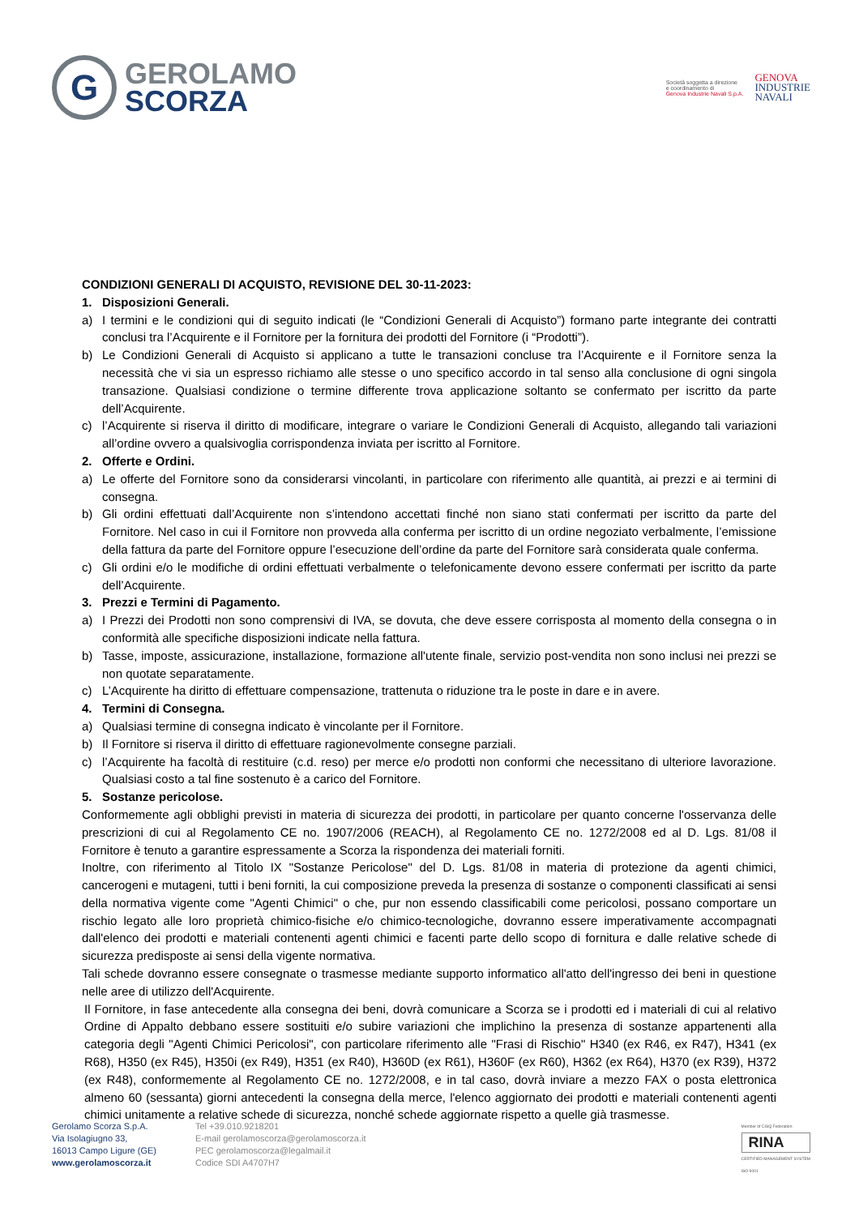G
GEROLAMO
SCORZA
Società soggetta a direzione
e coordinamento di
Genova Industrie Navali S.p.A.
GENOVA
INDUSTRIE
NAVALI
CONDIZIONI GENERALI DI ACQUISTO, REVISIONE DEL 30-11-2023:
1. Disposizioni Generali.
a) I termini e le condizioni qui di seguito indicati (le “Condizioni Generali di Acquisto”) formano parte integrante dei contratti conclusi tra l’Acquirente e il Fornitore per la fornitura dei prodotti del Fornitore (i “Prodotti”).
b) Le Condizioni Generali di Acquisto si applicano a tutte le transazioni concluse tra l’Acquirente e il Fornitore senza la necessità che vi sia un espresso richiamo alle stesse o uno specifico accordo in tal senso alla conclusione di ogni singola transazione. Qualsiasi condizione o termine differente trova applicazione soltanto se confermato per iscritto da parte dell’Acquirente.
c) l’Acquirente si riserva il diritto di modificare, integrare o variare le Condizioni Generali di Acquisto, allegando tali variazioni all’ordine ovvero a qualsivoglia corrispondenza inviata per iscritto al Fornitore.
2. Offerte e Ordini.
a) Le offerte del Fornitore sono da considerarsi vincolanti, in particolare con riferimento alle quantità, ai prezzi e ai termini di consegna.
b) Gli ordini effettuati dall’Acquirente non s’intendono accettati finché non siano stati confermati per iscritto da parte del Fornitore. Nel caso in cui il Fornitore non provveda alla conferma per iscritto di un ordine negoziato verbalmente, l’emissione della fattura da parte del Fornitore oppure l’esecuzione dell’ordine da parte del Fornitore sarà considerata quale conferma.
c) Gli ordini e/o le modifiche di ordini effettuati verbalmente o telefonicamente devono essere confermati per iscritto da parte dell’Acquirente.
3. Prezzi e Termini di Pagamento.
a) I Prezzi dei Prodotti non sono comprensivi di IVA, se dovuta, che deve essere corrisposta al momento della consegna o in conformità alle specifiche disposizioni indicate nella fattura.
b) Tasse, imposte, assicurazione, installazione, formazione all'utente finale, servizio post-vendita non sono inclusi nei prezzi se non quotate separatamente.
c) L’Acquirente ha diritto di effettuare compensazione, trattenuta o riduzione tra le poste in dare e in avere.
4. Termini di Consegna.
a) Qualsiasi termine di consegna indicato è vincolante per il Fornitore.
b) Il Fornitore si riserva il diritto di effettuare ragionevolmente consegne parziali.
c) l’Acquirente ha facoltà di restituire (c.d. reso) per merce e/o prodotti non conformi che necessitano di ulteriore lavorazione. Qualsiasi costo a tal fine sostenuto è a carico del Fornitore.
5. Sostanze pericolose.
Conformemente agli obblighi previsti in materia di sicurezza dei prodotti, in particolare per quanto concerne l'osservanza delle prescrizioni di cui al Regolamento CE no. 1907/2006 (REACH), al Regolamento CE no. 1272/2008 ed al D. Lgs. 81/08 il Fornitore è tenuto a garantire espressamente a Scorza la rispondenza dei materiali forniti.
Inoltre, con riferimento al Titolo IX "Sostanze Pericolose" del D. Lgs. 81/08 in materia di protezione da agenti chimici, cancerogeni e mutageni, tutti i beni forniti, la cui composizione preveda la presenza di sostanze o componenti classificati ai sensi della normativa vigente come "Agenti Chimici" o che, pur non essendo classificabili come pericolosi, possano comportare un rischio legato alle loro proprietà chimico-fisiche e/o chimico-tecnologiche, dovranno essere imperativamente accompagnati dall'elenco dei prodotti e materiali contenenti agenti chimici e facenti parte dello scopo di fornitura e dalle relative schede di sicurezza predisposte ai sensi della vigente normativa.
Tali schede dovranno essere consegnate o trasmesse mediante supporto informatico all'atto dell'ingresso dei beni in questione nelle aree di utilizzo dell'Acquirente.
Il Fornitore, in fase antecedente alla consegna dei beni, dovrà comunicare a Scorza se i prodotti ed i materiali di cui al relativo Ordine di Appalto debbano essere sostituiti e/o subire variazioni che implichino la presenza di sostanze appartenenti alla categoria degli "Agenti Chimici Pericolosi", con particolare riferimento alle "Frasi di Rischio" H340 (ex R46, ex R47), H341 (ex R68), H350 (ex R45), H350i (ex R49), H351 (ex R40), H360D (ex R61), H360F (ex R60), H362 (ex R64), H370 (ex R39), H372 (ex R48), conformemente al Regolamento CE no. 1272/2008, e in tal caso, dovrà inviare a mezzo FAX o posta elettronica almeno 60 (sessanta) giorni antecedenti la consegna della merce, l'elenco aggiornato dei prodotti e materiali contenenti agenti chimici unitamente a relative schede di sicurezza, nonché schede aggiornate rispetto a quelle già trasmesse.
Gerolamo Scorza S.p.A.
Via Isolagiugno 33,
16013 Campo Ligure (GE)
www.gerolamoscorza.it
Tel +39.010.9218201
E-mail gerolamoscorza@gerolamoscorza.it
PEC gerolamoscorza@legalmail.it
Codice SDI A4707H7
Member of CISQ Federation
RINA
CERTIFIED MANAGEMENT SYSTEM
ISO 9001